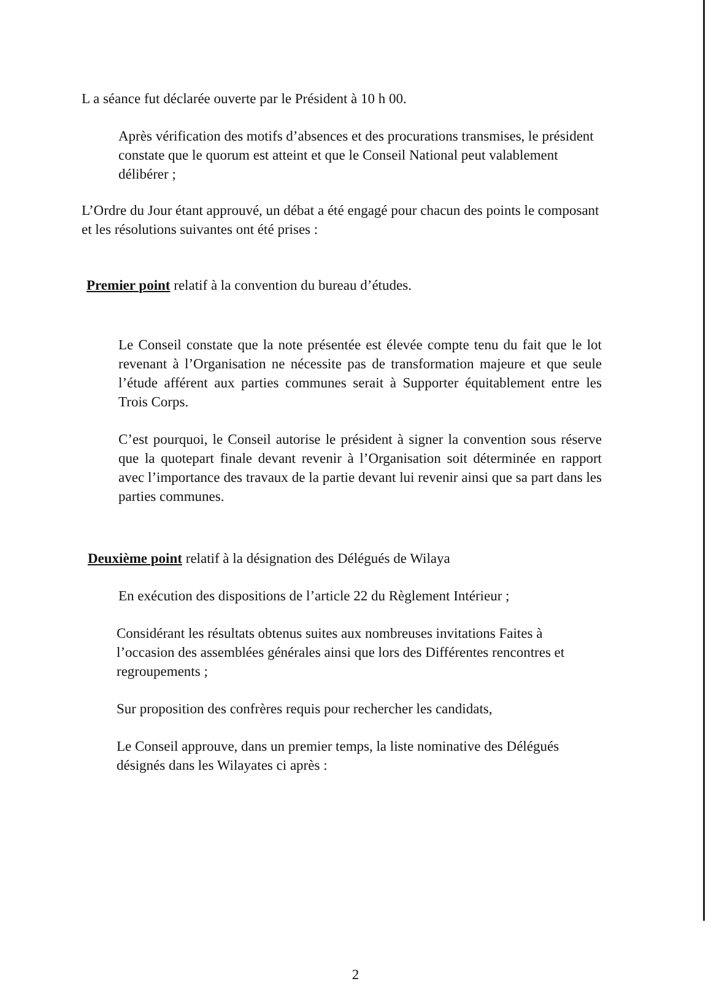L a séance fut déclarée ouverte par le Président à 10 h 00.
Après vérification des motifs d’absences et des procurations transmises, le président constate que le quorum est atteint et que le Conseil National peut valablement délibérer ;
L’Ordre du Jour étant approuvé, un débat a été engagé pour chacun des points le composant et les résolutions suivantes ont été prises :
Premier point relatif à la convention du bureau d’études.
Le Conseil constate que la note présentée est élevée compte tenu du fait que le lot revenant à l’Organisation ne nécessite pas de transformation majeure et que seule l’étude afférent aux parties communes serait à Supporter équitablement entre les Trois Corps.
C’est pourquoi, le Conseil autorise le président à signer la convention sous réserve que la quotepart finale devant revenir à l’Organisation soit déterminée en rapport avec l’importance des travaux de la partie devant lui revenir ainsi que sa part dans les parties communes.
Deuxième point relatif à la désignation des Délégués de Wilaya
En exécution des dispositions de l’article 22 du Règlement Intérieur ;
Considérant les résultats obtenus suites aux nombreuses invitations Faites à l’occasion des assemblées générales ainsi que lors des Différentes rencontres et regroupements ;
Sur proposition des confrères requis pour rechercher les candidats,
Le Conseil approuve, dans un premier temps, la liste nominative des Délégués désignés dans les Wilayates ci après :
2